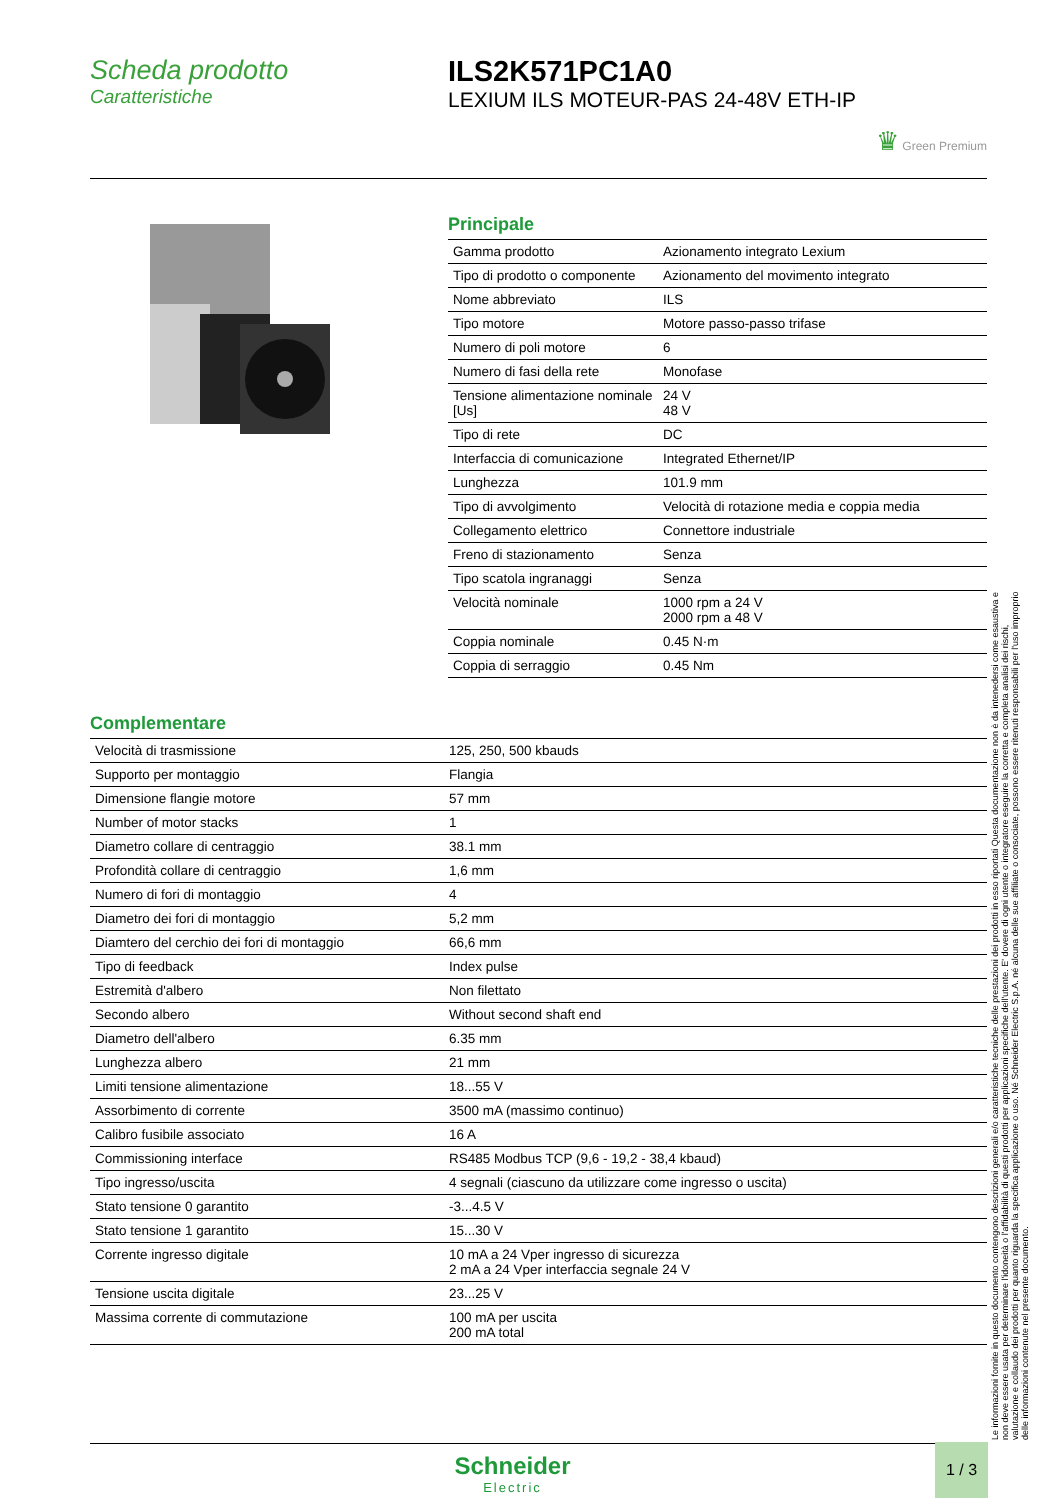Scheda prodotto
Caratteristiche
ILS2K571PC1A0
LEXIUM ILS MOTEUR-PAS 24-48V ETH-IP
♛ Green Premium
Principale
| Gamma prodotto | Azionamento integrato Lexium |
| Tipo di prodotto o componente | Azionamento del movimento integrato |
| Nome abbreviato | ILS |
| Tipo motore | Motore passo-passo trifase |
| Numero di poli motore | 6 |
| Numero di fasi della rete | Monofase |
| Tensione alimentazione nominale [Us] | 24 V 48 V |
| Tipo di rete | DC |
| Interfaccia di comunicazione | Integrated Ethernet/IP |
| Lunghezza | 101.9 mm |
| Tipo di avvolgimento | Velocità di rotazione media e coppia media |
| Collegamento elettrico | Connettore industriale |
| Freno di stazionamento | Senza |
| Tipo scatola ingranaggi | Senza |
| Velocità nominale | 1000 rpm a 24 V 2000 rpm a 48 V |
| Coppia nominale | 0.45 N·m |
| Coppia di serraggio | 0.45 Nm |
Complementare
| Velocità di trasmissione | 125, 250, 500 kbauds |
| Supporto per montaggio | Flangia |
| Dimensione flangie motore | 57 mm |
| Number of motor stacks | 1 |
| Diametro collare di centraggio | 38.1 mm |
| Profondità collare di centraggio | 1,6 mm |
| Numero di fori di montaggio | 4 |
| Diametro dei fori di montaggio | 5,2 mm |
| Diamtero del cerchio dei fori di montaggio | 66,6 mm |
| Tipo di feedback | Index pulse |
| Estremità d'albero | Non filettato |
| Secondo albero | Without second shaft end |
| Diametro dell'albero | 6.35 mm |
| Lunghezza albero | 21 mm |
| Limiti tensione alimentazione | 18...55 V |
| Assorbimento di corrente | 3500 mA (massimo continuo) |
| Calibro fusibile associato | 16 A |
| Commissioning interface | RS485 Modbus TCP (9,6 - 19,2 - 38,4 kbaud) |
| Tipo ingresso/uscita | 4 segnali (ciascuno da utilizzare come ingresso o uscita) |
| Stato tensione 0 garantito | -3...4.5 V |
| Stato tensione 1 garantito | 15...30 V |
| Corrente ingresso digitale | 10 mA a 24 Vper ingresso di sicurezza 2 mA a 24 Vper interfaccia segnale 24 V |
| Tensione uscita digitale | 23...25 V |
| Massima corrente di commutazione | 100 mA per uscita 200 mA total |
Le informazioni fornite in questo documento contengono descrizioni generali e/o caratteristiche tecniche delle prestazioni dei prodotti in esso riportati Questa documentazione non è da intenedersi come esaustiva e non deve essere usata per determinare l'idoneità o l'affidabilità di questi prodotti per applicazioni specifiche dell'utente. E' dovere di ogni utente o integratore eseguire la corretta e completa analisi dei rischi, valutazione e collaudo dei prodotti per quanto riguarda la specifica applicazione o uso. Né Schneider Electric S.p.A. né alcuna delle sue affiliate o consociate, possono essere ritenuti responsabili per l'uso improprio delle informazioni contenute nel presente documento.
Schneider
Electric
1 / 3